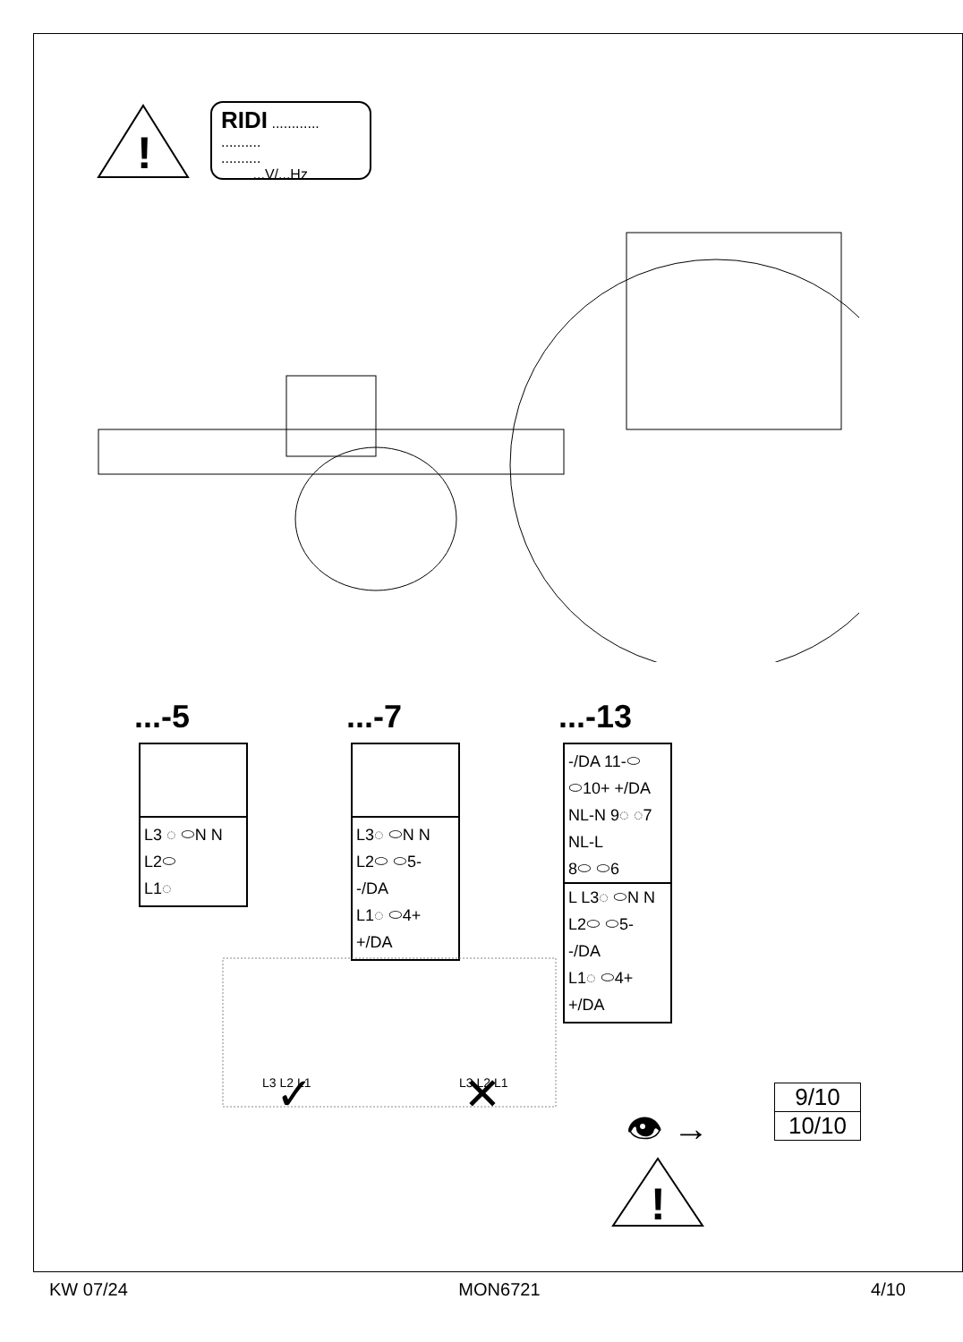!
RIDI ............
..........
..........
...V/...Hz
...-5
L3 ◌ ⬭N N
L2⬭
L1◌
...-7
L3◌ ⬭N N
L2⬭ ⬭5- -/DA
L1◌ ⬭4+ +/DA
...-13
-/DA 11-⬭ ⬭10+ +/DA
NL-N 9◌ ◌7 NL-L
8⬭ ⬭6
L L3◌ ⬭N N
L2⬭ ⬭5- -/DA
L1◌ ⬭4+ +/DA
L3 L2 L1
L3 L2 L1
✓
✕
👁 →
!
9/10
10/10
KW 07/24 MON6721 4/10